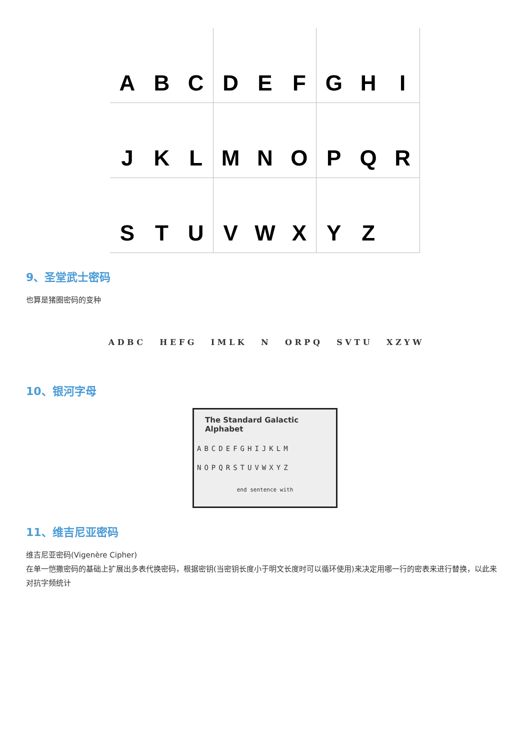A
B
C
D
E
F
G
H
I
J
K
L
M
N
O
P
Q
R
S
T
U
V
W
X
Y
Z
9、圣堂武士密码
也算是猪圈密码的变种
A D B C H E F G I M L K N O R P Q S V T U X Z Y W
10、银河字母
The Standard Galactic Alphabet
ABCDEFGHIJKLM
NOPQRSTUVWXYZ
end sentence with
11、维吉尼亚密码
维吉尼亚密码(Vigenère Cipher)
在单一恺撒密码的基础上扩展出多表代换密码，根据密钥(当密钥长度小于明文长度时可以循环使用)来决定用哪一行的密表来进行替换，以此来对抗字频统计